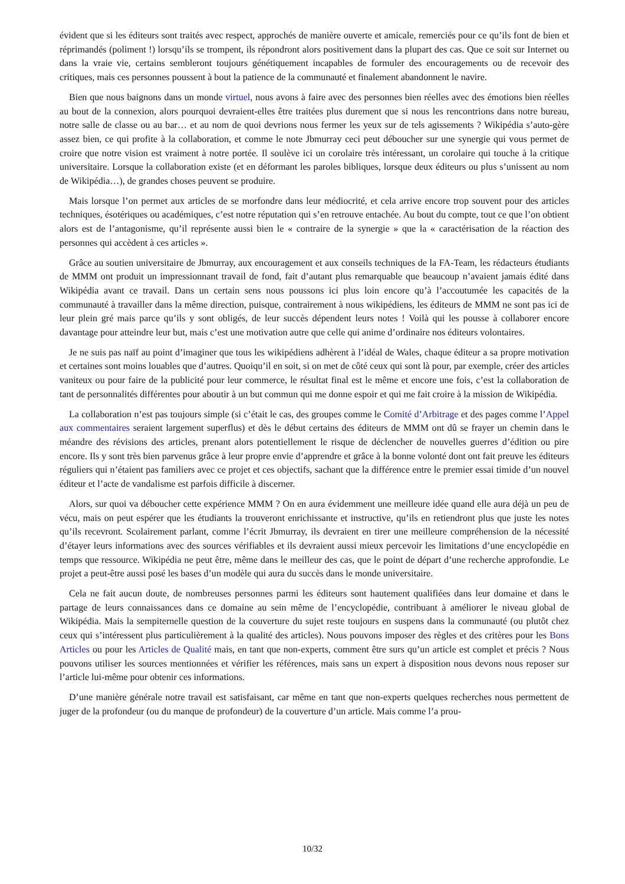évident que si les éditeurs sont traités avec respect, approchés de manière ouverte et amicale, remerciés pour ce qu’ils font de bien et réprimandés (poliment !) lorsqu’ils se trompent, ils répondront alors positivement dans la plupart des cas. Que ce soit sur Internet ou dans la vraie vie, certains sembleront toujours génétiquement incapables de formuler des encouragements ou de recevoir des critiques, mais ces personnes poussent à bout la patience de la communauté et finalement abandonnent le navire.
Bien que nous baignons dans un monde virtuel, nous avons à faire avec des personnes bien réelles avec des émotions bien réelles au bout de la connexion, alors pourquoi devraient-elles être traitées plus durement que si nous les rencontrions dans notre bureau, notre salle de classe ou au bar… et au nom de quoi devrions nous fermer les yeux sur de tels agissements ? Wikipédia s’auto-gère assez bien, ce qui profite à la collaboration, et comme le note Jbmurray ceci peut déboucher sur une synergie qui vous permet de croire que notre vision est vraiment à notre portée. Il soulève ici un corolaire très intéressant, un corolaire qui touche à la critique universitaire. Lorsque la collaboration existe (et en déformant les paroles bibliques, lorsque deux éditeurs ou plus s’unissent au nom de Wikipédia…), de grandes choses peuvent se produire.
Mais lorsque l’on permet aux articles de se morfondre dans leur médiocrité, et cela arrive encore trop souvent pour des articles techniques, ésotériques ou académiques, c’est notre réputation qui s’en retrouve entachée. Au bout du compte, tout ce que l’on obtient alors est de l’antagonisme, qu’il représente aussi bien le « contraire de la synergie » que la « caractérisation de la réaction des personnes qui accèdent à ces articles ».
Grâce au soutien universitaire de Jbmurray, aux encouragement et aux conseils techniques de la FA-Team, les rédacteurs étudiants de MMM ont produit un impressionnant travail de fond, fait d’autant plus remarquable que beaucoup n’avaient jamais édité dans Wikipédia avant ce travail. Dans un certain sens nous poussons ici plus loin encore qu’à l’accoutumée les capacités de la communauté à travailler dans la même direction, puisque, contrairement à nous wikipédiens, les éditeurs de MMM ne sont pas ici de leur plein gré mais parce qu’ils y sont obligés, de leur succès dépendent leurs notes ! Voilà qui les pousse à collaborer encore davantage pour atteindre leur but, mais c’est une motivation autre que celle qui anime d’ordinaire nos éditeurs volontaires.
Je ne suis pas naïf au point d’imaginer que tous les wikipédiens adhèrent à l’idéal de Wales, chaque éditeur a sa propre motivation et certaines sont moins louables que d’autres. Quoiqu’il en soit, si on met de côté ceux qui sont là pour, par exemple, créer des articles vaniteux ou pour faire de la publicité pour leur commerce, le résultat final est le même et encore une fois, c’est la collaboration de tant de personnalités différentes pour aboutir à un but commun qui me donne espoir et qui me fait croire à la mission de Wikipédia.
La collaboration n’est pas toujours simple (si c’était le cas, des groupes comme le Comité d’Arbitrage et des pages comme l’Appel aux commentaires seraient largement superflus) et dès le début certains des éditeurs de MMM ont dû se frayer un chemin dans le méandre des révisions des articles, prenant alors potentiellement le risque de déclencher de nouvelles guerres d’édition ou pire encore. Ils y sont très bien parvenus grâce à leur propre envie d’apprendre et grâce à la bonne volonté dont ont fait preuve les éditeurs réguliers qui n’étaient pas familiers avec ce projet et ces objectifs, sachant que la différence entre le premier essai timide d’un nouvel éditeur et l’acte de vandalisme est parfois difficile à discerner.
Alors, sur quoi va déboucher cette expérience MMM ? On en aura évidemment une meilleure idée quand elle aura déjà un peu de vécu, mais on peut espérer que les étudiants la trouveront enrichissante et instructive, qu’ils en retiendront plus que juste les notes qu’ils recevront. Scolairement parlant, comme l’écrit Jbmurray, ils devraient en tirer une meilleure compréhension de la nécessité d’étayer leurs informations avec des sources vérifiables et ils devraient aussi mieux percevoir les limitations d’une encyclopédie en temps que ressource. Wikipédia ne peut être, même dans le meilleur des cas, que le point de départ d’une recherche approfondie. Le projet a peut-être aussi posé les bases d’un modèle qui aura du succès dans le monde universitaire.
Cela ne fait aucun doute, de nombreuses personnes parmi les éditeurs sont hautement qualifiées dans leur domaine et dans le partage de leurs connaissances dans ce domaine au sein même de l’encyclopédie, contribuant à améliorer le niveau global de Wikipédia. Mais la sempiternelle question de la couverture du sujet reste toujours en suspens dans la communauté (ou plutôt chez ceux qui s’intéressent plus particulièrement à la qualité des articles). Nous pouvons imposer des règles et des critères pour les Bons Articles ou pour les Articles de Qualité mais, en tant que non-experts, comment être surs qu’un article est complet et précis ? Nous pouvons utiliser les sources mentionnées et vérifier les références, mais sans un expert à disposition nous devons nous reposer sur l’article lui-même pour obtenir ces informations.
D’une manière générale notre travail est satisfaisant, car même en tant que non-experts quelques recherches nous permettent de juger de la profondeur (ou du manque de profondeur) de la couverture d’un article. Mais comme l’a prou-
10/32